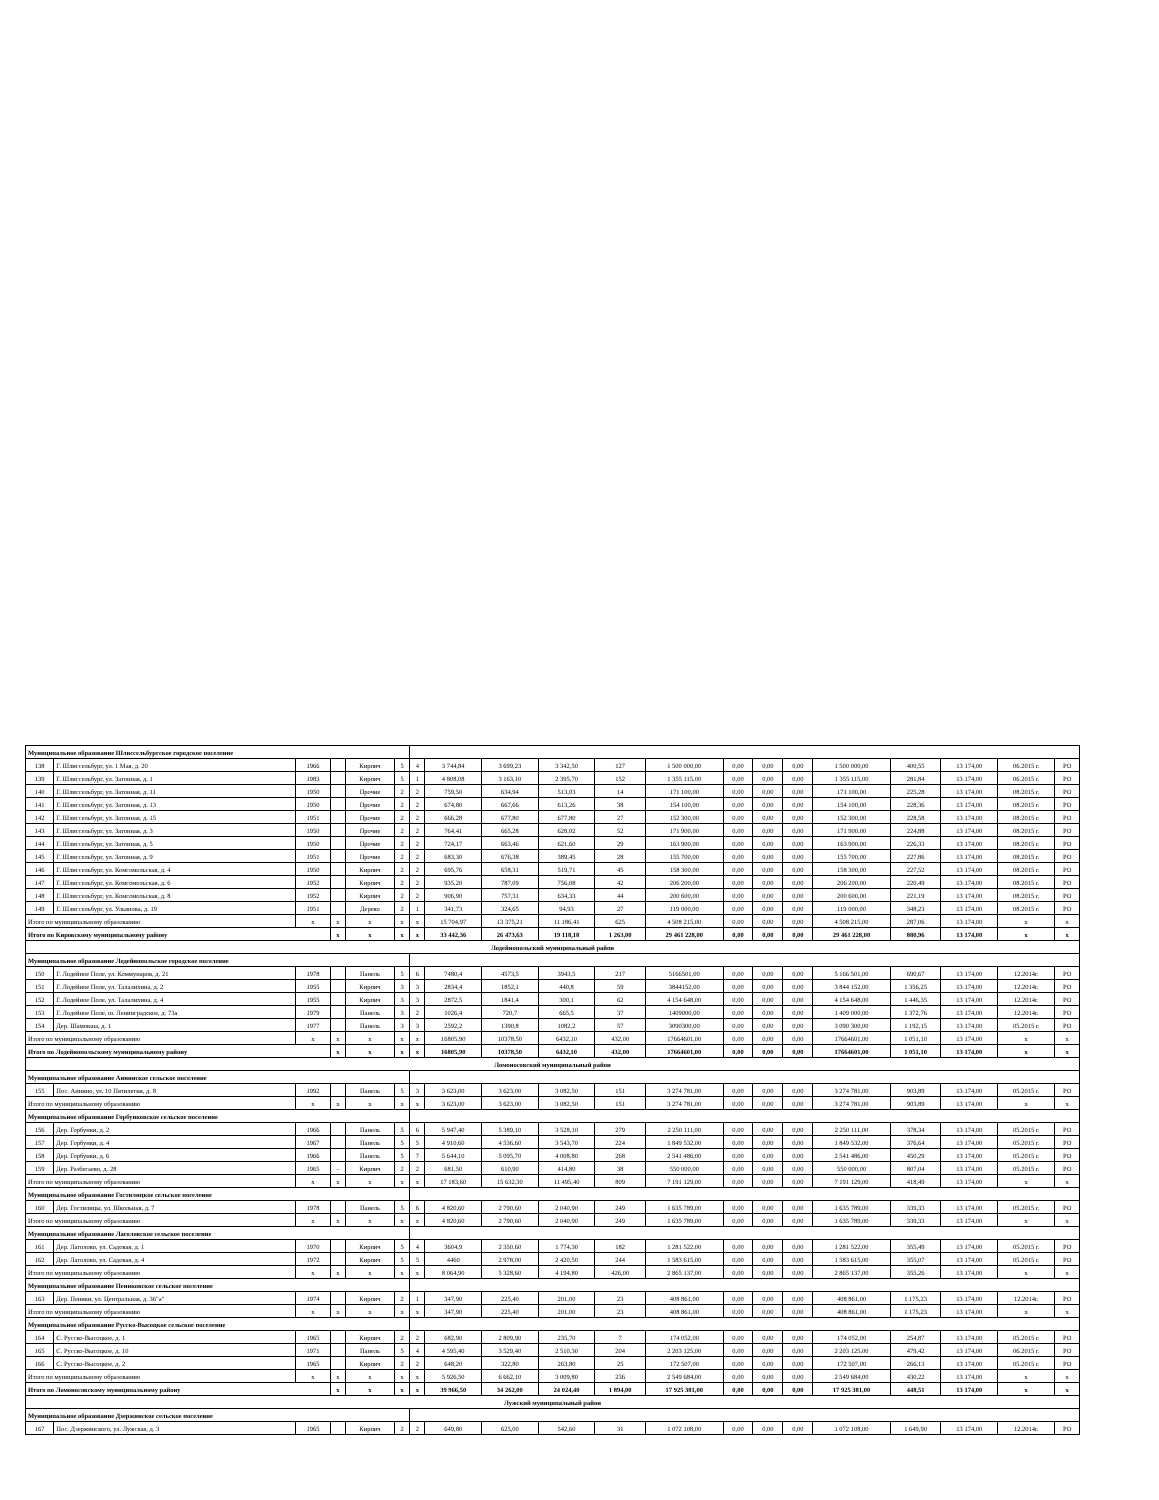| Муниципальное образование Шлиссельбургское городское поселение | | | | | | | | | | | | | | | | | | | |
| 138 | Г. Шлиссельбург, ул. 1 Мая, д. 20 | 1966 | | Кирпич | 5 | 4 | 3 744,84 | 3 699,23 | 3 342,50 | 127 | 1 500 000,00 | 0,00 | 0,00 | 0,00 | 1 500 000,00 | 400,55 | 13 174,00 | 06.2015 г. | РО |
| 139 | Г. Шлиссельбург, ул. Затонная, д. 1 | 1983 | | Кирпич | 5 | 1 | 4 808,08 | 3 163,10 | 2 395,70 | 152 | 1 355 115,00 | 0,00 | 0,00 | 0,00 | 1 355 115,00 | 281,84 | 13 174,00 | 06.2015 г. | РО |
| 140 | Г. Шлиссельбург, ул. Затонная, д. 11 | 1950 | | Прочие | 2 | 2 | 759,50 | 634,94 | 513,03 | 14 | 171 100,00 | 0,00 | 0,00 | 0,00 | 171 100,00 | 225,28 | 13 174,00 | 08.2015 г. | РО |
| 141 | Г. Шлиссельбург, ул. Затонная, д. 13 | 1950 | | Прочие | 2 | 2 | 674,80 | 667,66 | 613,26 | 38 | 154 100,00 | 0,00 | 0,00 | 0,00 | 154 100,00 | 228,36 | 13 174,00 | 08.2015 г. | РО |
| 142 | Г. Шлиссельбург, ул. Затонная, д. 15 | 1951 | | Прочие | 2 | 2 | 666,28 | 677,80 | 677,80 | 27 | 152 300,00 | 0,00 | 0,00 | 0,00 | 152 300,00 | 228,58 | 13 174,00 | 08.2015 г. | РО |
| 143 | Г. Шлиссельбург, ул. Затонная, д. 3 | 1950 | | Прочие | 2 | 2 | 764,41 | 665,28 | 628,02 | 52 | 171 900,00 | 0,00 | 0,00 | 0,00 | 171 900,00 | 224,88 | 13 174,00 | 08.2015 г. | РО |
| 144 | Г. Шлиссельбург, ул. Затонная, д. 5 | 1950 | | Прочие | 2 | 2 | 724,17 | 663,46 | 621,60 | 29 | 163 900,00 | 0,00 | 0,00 | 0,00 | 163 900,00 | 226,33 | 13 174,00 | 08.2015 г. | РО |
| 145 | Г. Шлиссельбург, ул. Затонная, д. 9 | 1951 | | Прочие | 2 | 2 | 683,30 | 676,38 | 389,45 | 28 | 155 700,00 | 0,00 | 0,00 | 0,00 | 155 700,00 | 227,86 | 13 174,00 | 08.2015 г. | РО |
| 146 | Г. Шлиссельбург, ул. Комсомольская, д. 4 | 1950 | | Кирпич | 2 | 2 | 695,76 | 658,31 | 519,71 | 45 | 158 300,00 | 0,00 | 0,00 | 0,00 | 158 300,00 | 227,52 | 13 174,00 | 08.2015 г. | РО |
| 147 | Г. Шлиссельбург, ул. Комсомольская, д. 6 | 1952 | | Кирпич | 2 | 2 | 935,20 | 787,09 | 756,08 | 42 | 206 200,00 | 0,00 | 0,00 | 0,00 | 206 200,00 | 220,49 | 13 174,00 | 08.2015 г. | РО |
| 148 | Г. Шлиссельбург, ул. Комсомольская, д. 8 | 1952 | | Кирпич | 2 | 2 | 906,90 | 757,31 | 634,33 | 44 | 200 600,00 | 0,00 | 0,00 | 0,00 | 200 600,00 | 221,19 | 13 174,00 | 08.2015 г. | РО |
| 149 | Г. Шлиссельбург, ул. Ульянова, д. 19 | 1951 | | Дерево | 2 | 1 | 341,73 | 324,65 | 94,93 | 27 | 119 000,00 | 0,00 | 0,00 | 0,00 | 119 000,00 | 348,23 | 13 174,00 | 08.2015 г. | РО |
| Итого по муниципальному образованию | | x | x | x | x | x | 15 704,97 | 13 375,21 | 11 186,41 | 625 | 4 508 215,00 | 0,00 | 0,00 | 0,00 | 4 508 215,00 | 287,06 | 13 174,00 | x | x |
| Итого по Кировскому муниципальному району | | | x | x | x | x | 33 442,36 | 26 473,63 | 19 118,18 | 1 263,00 | 29 461 228,00 | 0,00 | 0,00 | 0,00 | 29 461 228,00 | 880,96 | 13 174,00 | x | x |
| Лодейнопольский муниципальный район | | | | | | | | | | | | | | | | | | | |
| Муниципальное образование Лодейнопольское городское поселение | | | | | | | | | | | | | | | | | | | |
| 150 | Г. Лодейное Поле, ул. Коммунаров, д. 21 | 1978 | | Панель | 5 | 6 | 7480,4 | 4573,5 | 3943,5 | 217 | 5166501,00 | 0,00 | 0,00 | 0,00 | 5 166 501,00 | 690,67 | 13 174,00 | 12.2014г. | РО |
| 151 | Г. Лодейное Поле, ул. Талалихина, д. 2 | 1955 | | Кирпич | 3 | 3 | 2834,4 | 1852,1 | 440,8 | 59 | 3844152,00 | 0,00 | 0,00 | 0,00 | 3 844 152,00 | 1 356,25 | 13 174,00 | 12.2014г. | РО |
| 152 | Г. Лодейное Поле, ул. Талалихина, д. 4 | 1955 | | Кирпич | 3 | 3 | 2872,5 | 1841,4 | 300,1 | 62 | 4 154 648,00 | 0,00 | 0,00 | 0,00 | 4 154 648,00 | 1 446,35 | 13 174,00 | 12.2014г. | РО |
| 153 | Г. Лодейное Поле, ш. Ленинградское, д. 73а | 1979 | | Панель | 3 | 2 | 1026,4 | 720,7 | 665,5 | 37 | 1409000,00 | 0,00 | 0,00 | 0,00 | 1 409 000,00 | 1 372,76 | 13 174,00 | 12.2014г. | РО |
| 154 | Дер. Шамокша, д. 1 | 1977 | | Панель | 3 | 3 | 2592,2 | 1390,8 | 1082,2 | 57 | 3090300,00 | 0,00 | 0,00 | 0,00 | 3 090 300,00 | 1 192,15 | 13 174,00 | 05.2015 г. | РО |
| Итого по муниципальному образованию | | x | x | x | x | x | 16805,90 | 10378,50 | 6432,10 | 432,00 | 17664601,00 | 0,00 | 0,00 | 0,00 | 17664601,00 | 1 051,10 | 13 174,00 | x | x |
| Итого по Лодейнопольскому муниципальному району | | | x | x | x | x | 16805,90 | 10378,50 | 6432,10 | 432,00 | 17664601,00 | 0,00 | 0,00 | 0,00 | 17664601,00 | 1 051,10 | 13 174,00 | x | x |
| Ломоносовский муниципальный район | | | | | | | | | | | | | | | | | | | |
| Муниципальное образование Аннинское сельское поселение | | | | | | | | | | | | | | | | | | | |
| 155 | Пос. Аннино, ул. 10 Пятилетки, д. 8 | 1992 | | Панель | 5 | 3 | 3 623,00 | 3 623,00 | 3 082,50 | 151 | 3 274 781,00 | 0,00 | 0,00 | 0,00 | 3 274 781,00 | 903,89 | 13 174,00 | 05.2015 г. | РО |
| Итого по муниципальному образованию | | x | x | x | x | x | 3 623,00 | 3 623,00 | 3 082,50 | 151 | 3 274 781,00 | 0,00 | 0,00 | 0,00 | 3 274 781,00 | 903,89 | 13 174,00 | x | x |
| Муниципальное образование Горбунковское сельское поселение | | | | | | | | | | | | | | | | | | | |
| 156 | Дер. Горбунки, д. 2 | 1966 | | Панель | 5 | 6 | 5 947,40 | 5 389,10 | 3 528,10 | 279 | 2 250 111,00 | 0,00 | 0,00 | 0,00 | 2 250 111,00 | 378,34 | 13 174,00 | 05.2015 г. | РО |
| 157 | Дер. Горбунки, д. 4 | 1967 | | Панель | 5 | 5 | 4 910,60 | 4 536,60 | 3 543,70 | 224 | 1 849 532,00 | 0,00 | 0,00 | 0,00 | 1 849 532,00 | 376,64 | 13 174,00 | 05.2015 г. | РО |
| 158 | Дер. Горбунки, д. 6 | 1966 | | Панель | 5 | 7 | 5 644,10 | 5 095,70 | 4 008,80 | 268 | 2 541 486,00 | 0,00 | 0,00 | 0,00 | 2 541 486,00 | 450,29 | 13 174,00 | 05.2015 г. | РО |
| 159 | Дер. Разбегаево, д. 28 | 1965 | - | Кирпич | 2 | 2 | 681,50 | 610,90 | 414,80 | 38 | 550 000,00 | 0,00 | 0,00 | 0,00 | 550 000,00 | 807,04 | 13 174,00 | 05.2015 г. | РО |
| Итого по муниципальному образованию | | x | x | x | x | x | 17 183,60 | 15 632,30 | 11 495,40 | 809 | 7 191 129,00 | 0,00 | 0,00 | 0,00 | 7 191 129,00 | 418,49 | 13 174,00 | x | x |
| Муниципальное образование Гостилицкое сельское поселение | | | | | | | | | | | | | | | | | | | |
| 160 | Дер. Гостилицы, ул. Школьная, д. 7 | 1978 | | Панель | 5 | 6 | 4 820,60 | 2 790,60 | 2 040,90 | 249 | 1 635 789,00 | 0,00 | 0,00 | 0,00 | 1 635 789,00 | 339,33 | 13 174,00 | 05.2015 г. | РО |
| Итого по муниципальному образованию | | x | x | x | x | x | 4 820,60 | 2 790,60 | 2 040,90 | 249 | 1 635 789,00 | 0,00 | 0,00 | 0,00 | 1 635 789,00 | 339,33 | 13 174,00 | x | x |
| Муниципальное образование Лаголовское сельское поселение | | | | | | | | | | | | | | | | | | | |
| 161 | Дер. Лаголово, ул. Садовая, д. 1 | 1970 | | Кирпич | 5 | 4 | 3604,9 | 2 350,60 | 1 774,30 | 182 | 1 281 522,00 | 0,00 | 0,00 | 0,00 | 1 281 522,00 | 355,49 | 13 174,00 | 05.2015 г. | РО |
| 162 | Дер. Лаголово, ул. Садовая, д. 4 | 1972 | | Кирпич | 5 | 5 | 4460 | 2 978,00 | 2 420,50 | 244 | 1 583 615,00 | 0,00 | 0,00 | 0,00 | 1 583 615,00 | 355,07 | 13 174,00 | 05.2015 г. | РО |
| Итого по муниципальному образованию | | x | x | x | x | x | 8 064,90 | 5 328,60 | 4 194,80 | 426,00 | 2 865 137,00 | 0,00 | 0,00 | 0,00 | 2 865 137,00 | 355,26 | 13 174,00 | x | x |
| Муниципальное образование Пениковское сельское поселение | | | | | | | | | | | | | | | | | | | |
| 163 | Дер. Пеники, ул. Центральная, д. 36"а" | 1974 | | Кирпич | 2 | 1 | 347,90 | 225,40 | 201,00 | 23 | 408 861,00 | 0,00 | 0,00 | 0,00 | 408 861,00 | 1 175,23 | 13 174,00 | 12.2014г. | РО |
| Итого по муниципальному образованию | | x | x | x | x | x | 347,90 | 225,40 | 201,00 | 23 | 408 861,00 | 0,00 | 0,00 | 0,00 | 408 861,00 | 1 175,23 | 13 174,00 | x | x |
| Муниципальное образование Русско-Высоцкое сельское поселение | | | | | | | | | | | | | | | | | | | |
| 164 | С. Русско-Высоцкое, д. 1 | 1965 | | Кирпич | 2 | 2 | 682,90 | 2 809,90 | 235,70 | 7 | 174 052,00 | 0,00 | 0,00 | 0,00 | 174 052,00 | 254,87 | 13 174,00 | 05.2015 г. | РО |
| 165 | С. Русско-Высоцкое, д. 10 | 1971 | | Панель | 5 | 4 | 4 595,40 | 3 529,40 | 2 510,30 | 204 | 2 203 125,00 | 0,00 | 0,00 | 0,00 | 2 203 125,00 | 479,42 | 13 174,00 | 06.2015 г. | РО |
| 166 | С. Русско-Высоцкое, д. 2 | 1965 | | Кирпич | 2 | 2 | 648,20 | 322,80 | 263,80 | 25 | 172 507,00 | 0,00 | 0,00 | 0,00 | 172 507,00 | 266,13 | 13 174,00 | 05.2015 г. | РО |
| Итого по муниципальному образованию | | x | x | x | x | x | 5 926,50 | 6 662,10 | 3 009,80 | 236 | 2 549 684,00 | 0,00 | 0,00 | 0,00 | 2 549 684,00 | 430,22 | 13 174,00 | x | x |
| Итого по Ломоносовскому муниципальному району | | | x | x | x | x | 39 966,50 | 34 262,00 | 24 024,40 | 1 894,00 | 17 925 381,00 | 0,00 | 0,00 | 0,00 | 17 925 381,00 | 448,51 | 13 174,00 | x | x |
| Лужский муниципальный район | | | | | | | | | | | | | | | | | | | |
| Муниципальное образование Дзержинское сельское поселение | | | | | | | | | | | | | | | | | | | |
| 167 | Пос. Дзержинского, ул. Лужская, д. 3 | 1965 | | Кирпич | 2 | 2 | 649,80 | 625,00 | 542,60 | 31 | 1 072 108,00 | 0,00 | 0,00 | 0,00 | 1 072 108,00 | 1 649,90 | 13 174,00 | 12.2014г. | РО |